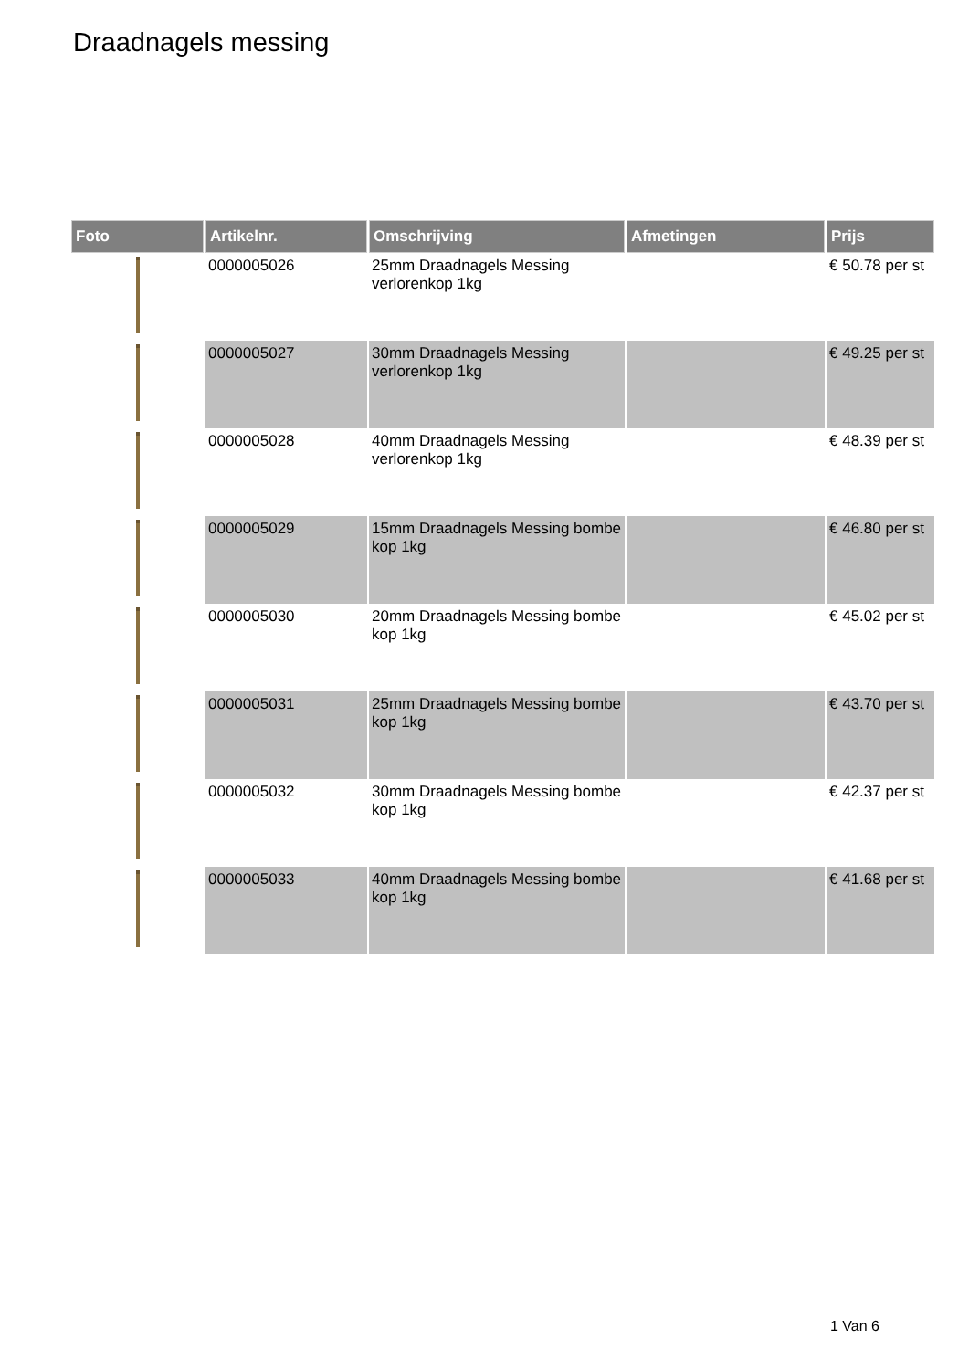Draadnagels messing
| Foto | Artikelnr. | Omschrijving | Afmetingen | Prijs |
| --- | --- | --- | --- | --- |
| | 0000005026 | 25mm Draadnagels Messing verlorenkop 1kg | | € 50.78 per st |
| | 0000005027 | 30mm Draadnagels Messing verlorenkop 1kg | | € 49.25 per st |
| | 0000005028 | 40mm Draadnagels Messing verlorenkop 1kg | | € 48.39 per st |
| | 0000005029 | 15mm Draadnagels Messing bombe kop 1kg | | € 46.80 per st |
| | 0000005030 | 20mm Draadnagels Messing bombe kop 1kg | | € 45.02 per st |
| | 0000005031 | 25mm Draadnagels Messing bombe kop 1kg | | € 43.70 per st |
| | 0000005032 | 30mm Draadnagels Messing bombe kop 1kg | | € 42.37 per st |
| | 0000005033 | 40mm Draadnagels Messing bombe kop 1kg | | € 41.68 per st |
1 Van 6